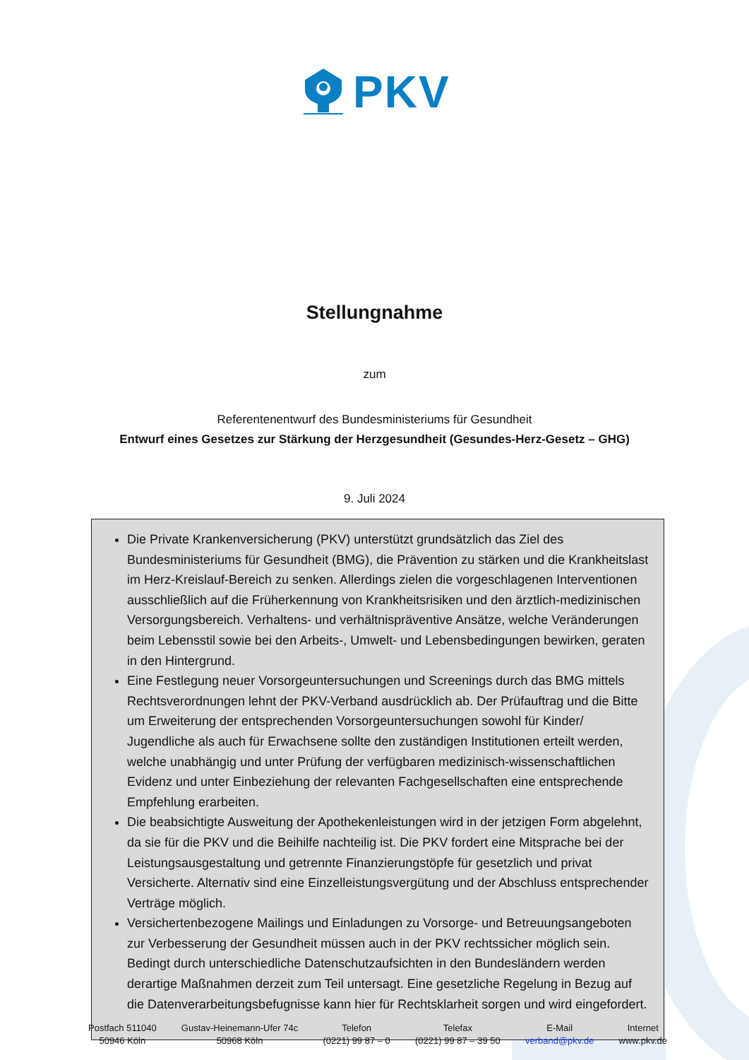PKV
Stellungnahme
zum
Referentenentwurf des Bundesministeriums für Gesundheit
Entwurf eines Gesetzes zur Stärkung der Herzgesundheit (Gesundes-Herz-Gesetz – GHG)
9. Juli 2024
Die Private Krankenversicherung (PKV) unterstützt grundsätzlich das Ziel des Bundesministeriums für Gesundheit (BMG), die Prävention zu stärken und die Krankheitslast im Herz-Kreislauf-Bereich zu senken. Allerdings zielen die vorgeschlagenen Interventionen ausschließlich auf die Früherkennung von Krankheitsrisiken und den ärztlich-medizinischen Versorgungsbereich. Verhaltens- und verhältnispräventive Ansätze, welche Veränderungen beim Lebensstil sowie bei den Arbeits-, Umwelt- und Lebensbedingungen bewirken, geraten in den Hintergrund.
Eine Festlegung neuer Vorsorgeuntersuchungen und Screenings durch das BMG mittels Rechtsverordnungen lehnt der PKV-Verband ausdrücklich ab. Der Prüfauftrag und die Bitte um Erweiterung der entsprechenden Vorsorgeuntersuchungen sowohl für Kinder/ Jugendliche als auch für Erwachsene sollte den zuständigen Institutionen erteilt werden, welche unabhängig und unter Prüfung der verfügbaren medizinisch-wissenschaftlichen Evidenz und unter Einbeziehung der relevanten Fachgesellschaften eine entsprechende Empfehlung erarbeiten.
Die beabsichtigte Ausweitung der Apothekenleistungen wird in der jetzigen Form abgelehnt, da sie für die PKV und die Beihilfe nachteilig ist. Die PKV fordert eine Mitsprache bei der Leistungsausgestaltung und getrennte Finanzierungstöpfe für gesetzlich und privat Versicherte. Alternativ sind eine Einzelleistungsvergütung und der Abschluss entsprechender Verträge möglich.
Versichertenbezogene Mailings und Einladungen zu Vorsorge- und Betreuungsangeboten zur Verbesserung der Gesundheit müssen auch in der PKV rechtssicher möglich sein. Bedingt durch unterschiedliche Datenschutzaufsichten in den Bundesländern werden derartige Maßnahmen derzeit zum Teil untersagt. Eine gesetzliche Regelung in Bezug auf die Datenverarbeitungsbefugnisse kann hier für Rechtsklarheit sorgen und wird eingefordert.
Postfach 511040
50946 Köln
Gustav-Heinemann-Ufer 74c
50968 Köln
Telefon
(0221) 99 87 – 0
Telefax
(0221) 99 87 – 39 50
E-Mail
verband@pkv.de
Internet
www.pkv.de